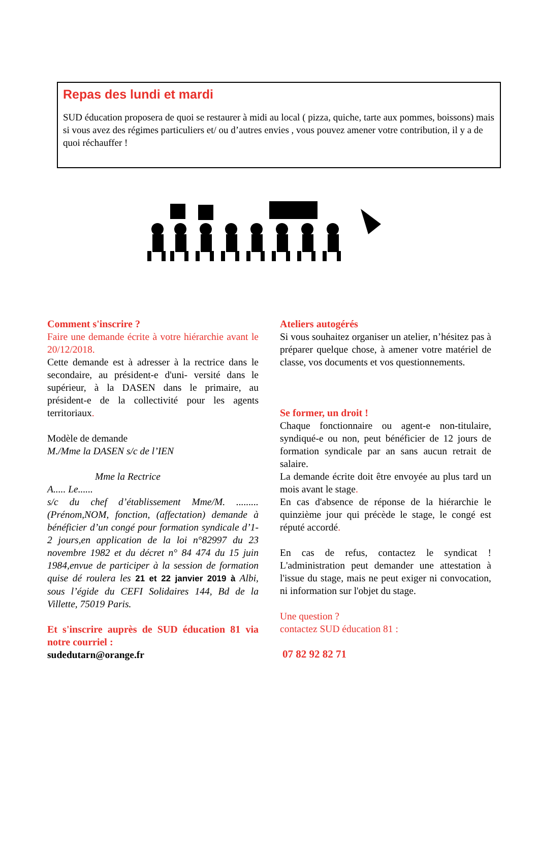Repas des lundi et mardi
SUD éducation proposera de quoi se restaurer à midi au local ( pizza, quiche, tarte aux pommes, boissons) mais si vous avez des régimes particuliers et/ ou d’autres envies , vous pouvez amener votre contribution, il y a de quoi réchauffer !
Comment s'inscrire ?
Faire une demande écrite à votre hiérarchie avant le 20/12/2018.
Cette demande est à adresser à la rectrice dans le secondaire, au président-e d'uni- versité dans le supérieur, à la DASEN dans le primaire, au président-e de la collectivité pour les agents territoriaux.
Modèle de demande
M./Mme la DASEN s/c de l’IEN
Mme la Rectrice
A..... Le......
s/c du chef d’établissement Mme/M. ......... (Prénom,NOM, fonction, (affectation) demande à bénéficier d’un congé pour formation syndicale d’1-2 jours,en application de la loi n°82997 du 23 novembre 1982 et du décret n° 84 474 du 15 juin 1984,envue de participer à la session de formation quise dé roulera les 21 et 22 janvier 2019 à Albi, sous l’égide du CEFI Solidaires 144, Bd de la Villette, 75019 Paris.
Et s'inscrire auprès de SUD éducation 81 via notre courriel :
sudedutarn@orange.fr
Ateliers autogérés
Si vous souhaitez organiser un atelier, n’hésitez pas à préparer quelque chose, à amener votre matériel de classe, vos documents et vos questionnements.
Se former, un droit !
Chaque fonctionnaire ou agent-e non-titulaire, syndiqué-e ou non, peut bénéficier de 12 jours de formation syndicale par an sans aucun retrait de salaire.
La demande écrite doit être envoyée au plus tard un mois avant le stage.
En cas d'absence de réponse de la hiérarchie le quinzième jour qui précède le stage, le congé est réputé accordé.
En cas de refus, contactez le syndicat ! L'administration peut demander une attestation à l'issue du stage, mais ne peut exiger ni convocation, ni information sur l'objet du stage.
Une question ?
contactez SUD éducation 81 :
07 82 92 82 71